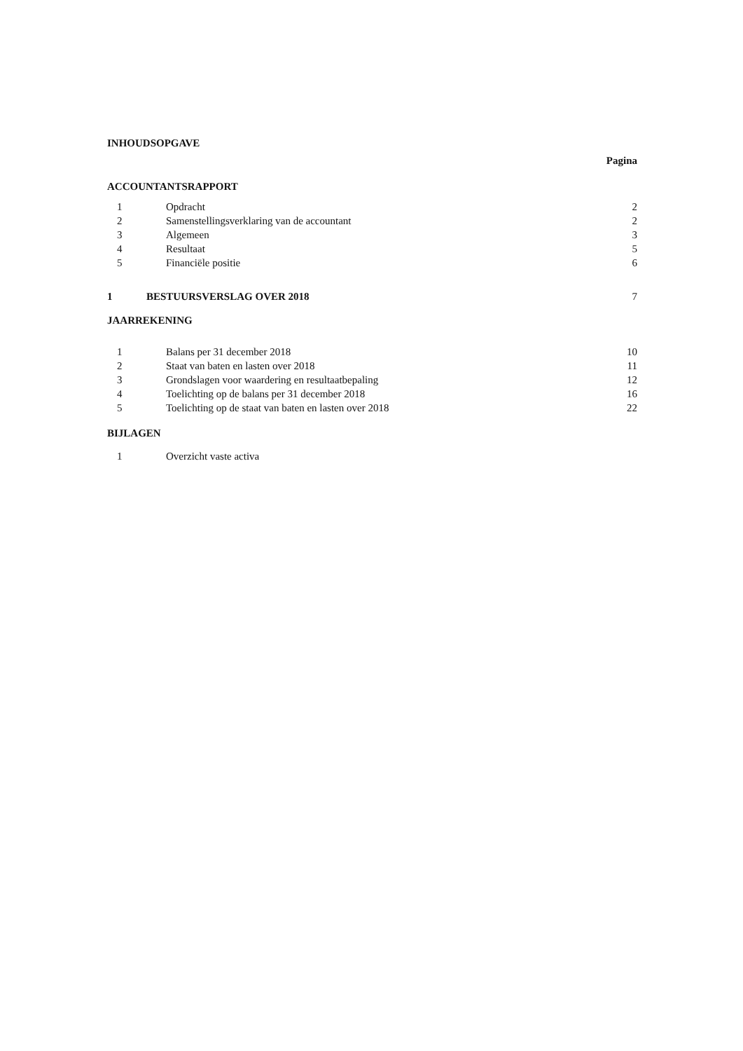INHOUDSOPGAVE
Pagina
ACCOUNTANTSRAPPORT
| 1 | Opdracht | 2 |
| 2 | Samenstellingsverklaring van de accountant | 2 |
| 3 | Algemeen | 3 |
| 4 | Resultaat | 5 |
| 5 | Financiële positie | 6 |
| 1 | BESTUURSVERSLAG OVER 2018 | 7 |
JAARREKENING
| 1 | Balans per 31 december 2018 | 10 |
| 2 | Staat van baten en lasten over 2018 | 11 |
| 3 | Grondslagen voor waardering en resultaatbepaling | 12 |
| 4 | Toelichting op de balans per 31 december 2018 | 16 |
| 5 | Toelichting op de staat van baten en lasten over 2018 | 22 |
BIJLAGEN
| 1 | Overzicht vaste activa | |